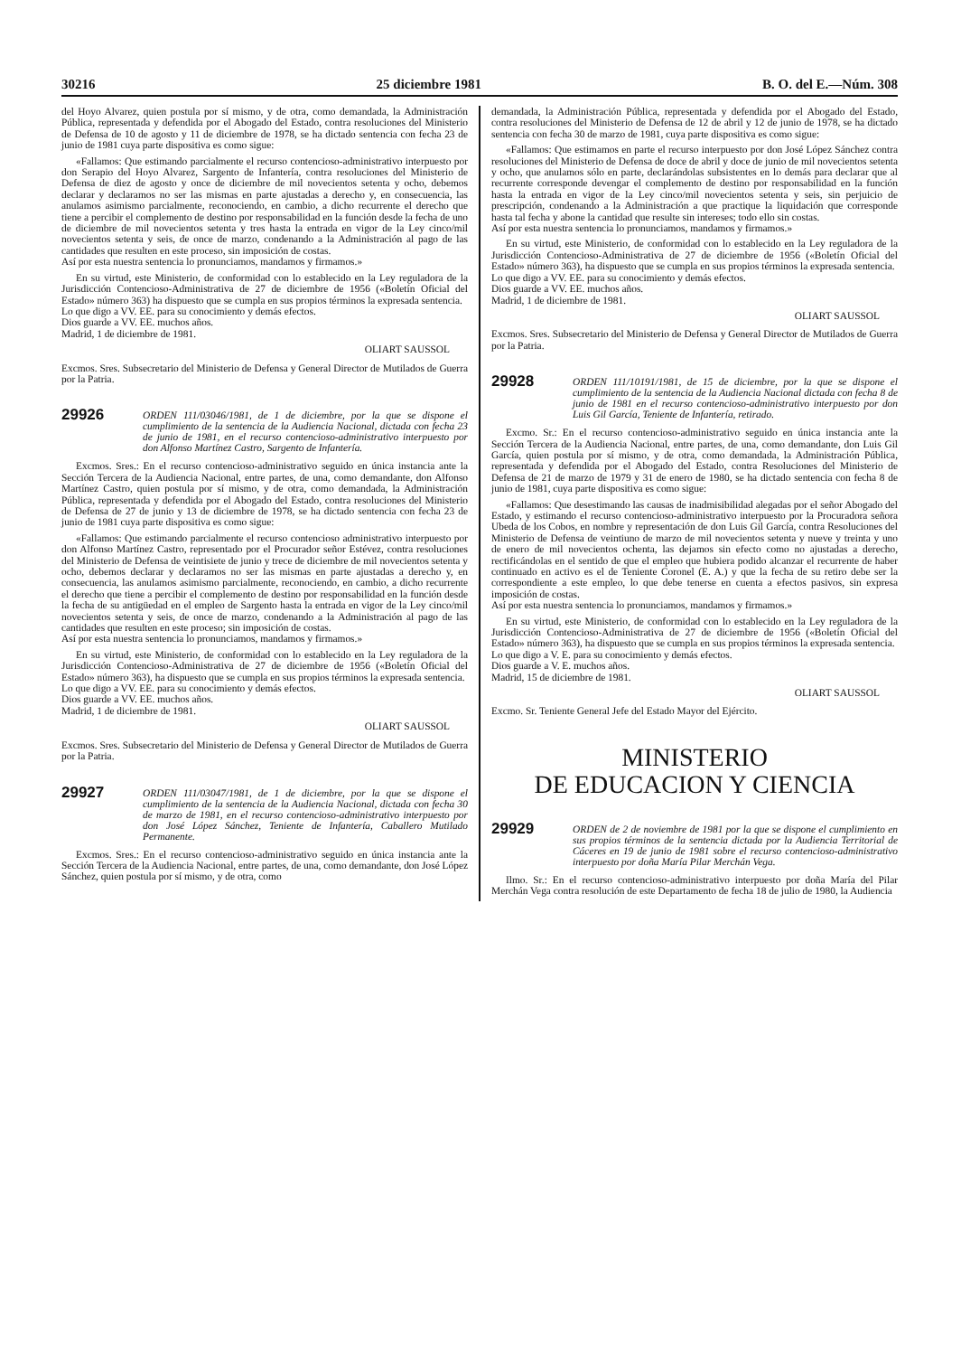30216 25 diciembre 1981 B. O. del E.—Núm. 308
del Hoyo Alvarez, quien postula por sí mismo, y de otra, como demandada, la Administración Pública, representada y defendida por el Abogado del Estado, contra resoluciones del Ministerio de Defensa de 10 de agosto y 11 de diciembre de 1978, se ha dictado sentencia con fecha 23 de junio de 1981 cuya parte dispositiva es como sigue:
«Fallamos: Que estimando parcialmente el recurso contencioso-administrativo interpuesto por don Serapio del Hoyo Alvarez, Sargento de Infantería, contra resoluciones del Ministerio de Defensa de diez de agosto y once de diciembre de mil novecientos setenta y ocho, debemos declarar y declaramos no ser las mismas en parte ajustadas a derecho y, en consecuencia, las anulamos asimismo parcialmente, reconociendo, en cambio, a dicho recurrente el derecho que tiene a percibir el complemento de destino por responsabilidad en la función desde la fecha de uno de diciembre de mil novecientos setenta y tres hasta la entrada en vigor de la Ley cinco/mil novecientos setenta y seis, de once de marzo, condenando a la Administración al pago de las cantidades que resulten en este proceso, sin imposición de costas.
Así por esta nuestra sentencia lo pronunciamos, mandamos y firmamos.»
En su virtud, este Ministerio, de conformidad con lo establecido en la Ley reguladora de la Jurisdicción Contencioso-Administrativa de 27 de diciembre de 1956 («Boletín Oficial del Estado» número 363) ha dispuesto que se cumpla en sus propios términos la expresada sentencia.
Lo que digo a VV. EE. para su conocimiento y demás efectos.
Dios guarde a VV. EE. muchos años.
Madrid, 1 de diciembre de 1981.
OLIART SAUSSOL
Excmos. Sres. Subsecretario del Ministerio de Defensa y General Director de Mutilados de Guerra por la Patria.
29926
ORDEN 111/03046/1981, de 1 de diciembre, por la que se dispone el cumplimiento de la sentencia de la Audiencia Nacional, dictada con fecha 23 de junio de 1981, en el recurso contencioso-administrativo interpuesto por don Alfonso Martínez Castro, Sargento de Infantería.
Excmos. Sres.: En el recurso contencioso-administrativo seguido en única instancia ante la Sección Tercera de la Audiencia Nacional, entre partes, de una, como demandante, don Alfonso Martínez Castro, quien postula por sí mismo, y de otra, como demandada, la Administración Pública, representada y defendida por el Abogado del Estado, contra resoluciones del Ministerio de Defensa de 27 de junio y 13 de diciembre de 1978, se ha dictado sentencia con fecha 23 de junio de 1981 cuya parte dispositiva es como sigue:
«Fallamos: Que estimando parcialmente el recurso contencioso administrativo interpuesto por don Alfonso Martínez Castro, representado por el Procurador señor Estévez, contra resoluciones del Ministerio de Defensa de veintisiete de junio y trece de diciembre de mil novecientos setenta y ocho, debemos declarar y declaramos no ser las mismas en parte ajustadas a derecho y, en consecuencia, las anulamos asimismo parcialmente, reconociendo, en cambio, a dicho recurrente el derecho que tiene a percibir el complemento de destino por responsabilidad en la función desde la fecha de su antigüedad en el empleo de Sargento hasta la entrada en vigor de la Ley cinco/mil novecientos setenta y seis, de once de marzo, condenando a la Administración al pago de las cantidades que resulten en este proceso; sin imposición de costas.
Así por esta nuestra sentencia lo pronunciamos, mandamos y firmamos.»
En su virtud, este Ministerio, de conformidad con lo establecido en la Ley reguladora de la Jurisdicción Contencioso-Administrativa de 27 de diciembre de 1956 («Boletín Oficial del Estado» número 363), ha dispuesto que se cumpla en sus propios términos la expresada sentencia.
Lo que digo a VV. EE. para su conocimiento y demás efectos.
Dios guarde a VV. EE. muchos años.
Madrid, 1 de diciembre de 1981.
OLIART SAUSSOL
Excmos. Sres. Subsecretario del Ministerio de Defensa y General Director de Mutilados de Guerra por la Patria.
29927
ORDEN 111/03047/1981, de 1 de diciembre, por la que se dispone el cumplimiento de la sentencia de la Audiencia Nacional, dictada con fecha 30 de marzo de 1981, en el recurso contencioso-administrativo interpuesto por don José López Sánchez, Teniente de Infantería, Caballero Mutilado Permanente.
Excmos. Sres.: En el recurso contencioso-administrativo seguido en única instancia ante la Sección Tercera de la Audiencia Nacional, entre partes, de una, como demandante, don José López Sánchez, quien postula por sí mismo, y de otra, como
demandada, la Administración Pública, representada y defendida por el Abogado del Estado, contra resoluciones del Ministerio de Defensa de 12 de abril y 12 de junio de 1978, se ha dictado sentencia con fecha 30 de marzo de 1981, cuya parte dispositiva es como sigue:
«Fallamos: Que estimamos en parte el recurso interpuesto por don José López Sánchez contra resoluciones del Ministerio de Defensa de doce de abril y doce de junio de mil novecientos setenta y ocho, que anulamos sólo en parte, declarándolas subsistentes en lo demás para declarar que al recurrente corresponde devengar el complemento de destino por responsabilidad en la función hasta la entrada en vigor de la Ley cinco/mil novecientos setenta y seis, sin perjuicio de prescripción, condenando a la Administración a que practique la liquidación que corresponde hasta tal fecha y abone la cantidad que resulte sin intereses; todo ello sin costas.
Así por esta nuestra sentencia lo pronunciamos, mandamos y firmamos.»
En su virtud, este Ministerio, de conformidad con lo establecido en la Ley reguladora de la Jurisdicción Contencioso-Administrativa de 27 de diciembre de 1956 («Boletín Oficial del Estado» número 363), ha dispuesto que se cumpla en sus propios términos la expresada sentencia.
Lo que digo a VV. EE. para su conocimiento y demás efectos.
Dios guarde a VV. EE. muchos años.
Madrid, 1 de diciembre de 1981.
OLIART SAUSSOL
Excmos. Sres. Subsecretario del Ministerio de Defensa y General Director de Mutilados de Guerra por la Patria.
29928
ORDEN 111/10191/1981, de 15 de diciembre, por la que se dispone el cumplimiento de la sentencia de la Audiencia Nacional dictada con fecha 8 de junio de 1981 en el recurso contencioso-administrativo interpuesto por don Luis Gil García, Teniente de Infantería, retirado.
Excmo. Sr.: En el recurso contencioso-administrativo seguido en única instancia ante la Sección Tercera de la Audiencia Nacional, entre partes, de una, como demandante, don Luis Gil García, quien postula por sí mismo, y de otra, como demandada, la Administración Pública, representada y defendida por el Abogado del Estado, contra Resoluciones del Ministerio de Defensa de 21 de marzo de 1979 y 31 de enero de 1980, se ha dictado sentencia con fecha 8 de junio de 1981, cuya parte dispositiva es como sigue:
«Fallamos: Que desestimando las causas de inadmisibilidad alegadas por el señor Abogado del Estado, y estimando el recurso contencioso-administrativo interpuesto por la Procuradora señora Ubeda de los Cobos, en nombre y representación de don Luis Gil García, contra Resoluciones del Ministerio de Defensa de veintiuno de marzo de mil novecientos setenta y nueve y treinta y uno de enero de mil novecientos ochenta, las dejamos sin efecto como no ajustadas a derecho, rectificándolas en el sentido de que el empleo que hubiera podido alcanzar el recurrente de haber continuado en activo es el de Teniente Coronel (E. A.) y que la fecha de su retiro debe ser la correspondiente a este empleo, lo que debe tenerse en cuenta a efectos pasivos, sin expresa imposición de costas.
Así por esta nuestra sentencia lo pronunciamos, mandamos y firmamos.»
En su virtud, este Ministerio, de conformidad con lo establecido en la Ley reguladora de la Jurisdicción Contencioso-Administrativa de 27 de diciembre de 1956 («Boletín Oficial del Estado» número 363), ha dispuesto que se cumpla en sus propios términos la expresada sentencia.
Lo que digo a V. E. para su conocimiento y demás efectos.
Dios guarde a V. E. muchos años.
Madrid, 15 de diciembre de 1981.
OLIART SAUSSOL
Excmo. Sr. Teniente General Jefe del Estado Mayor del Ejército.
MINISTERIO
DE EDUCACION Y CIENCIA
29929
ORDEN de 2 de noviembre de 1981 por la que se dispone el cumplimiento en sus propios términos de la sentencia dictada por la Audiencia Territorial de Cáceres en 19 de junio de 1981 sobre el recurso contencioso-administrativo interpuesto por doña María Pilar Merchán Vega.
Ilmo. Sr.: En el recurso contencioso-administrativo interpuesto por doña María del Pilar Merchán Vega contra resolución de este Departamento de fecha 18 de julio de 1980, la Audiencia